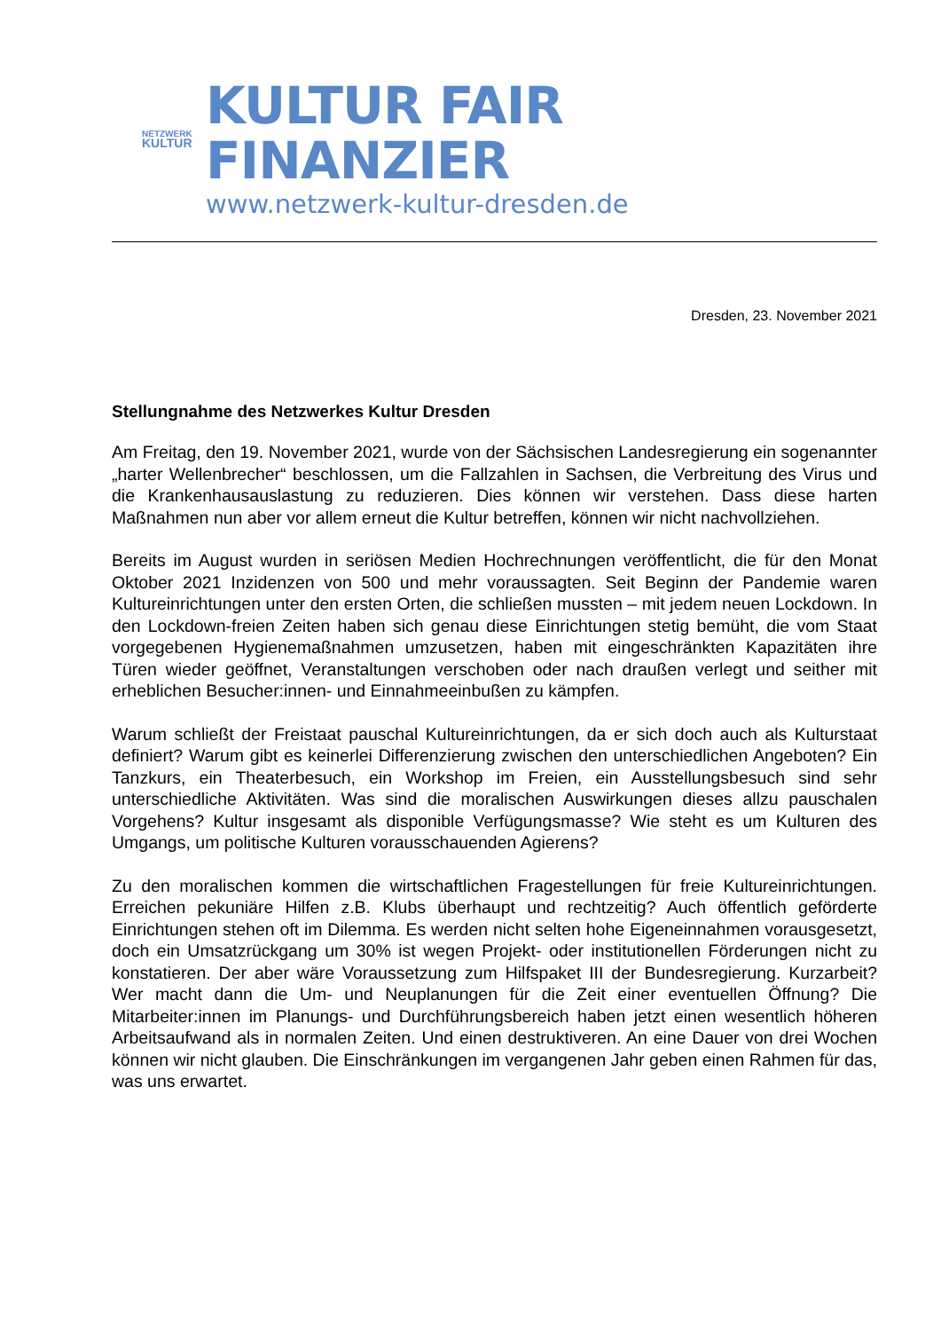NETZWERK
KULTUR
KULTUR FAIR FINANZIER
www.netzwerk-kultur-dresden.de
Dresden, 23. November 2021
Stellungnahme des Netzwerkes Kultur Dresden
Am Freitag, den 19. November 2021, wurde von der Sächsischen Landesregierung ein sogenannter „harter Wellenbrecher“ beschlossen, um die Fallzahlen in Sachsen, die Verbreitung des Virus und die Krankenhausauslastung zu reduzieren. Dies können wir verstehen. Dass diese harten Maßnahmen nun aber vor allem erneut die Kultur betreffen, können wir nicht nachvollziehen.
Bereits im August wurden in seriösen Medien Hochrechnungen veröffentlicht, die für den Monat Oktober 2021 Inzidenzen von 500 und mehr voraussagten. Seit Beginn der Pandemie waren Kultureinrichtungen unter den ersten Orten, die schließen mussten – mit jedem neuen Lockdown. In den Lockdown-freien Zeiten haben sich genau diese Einrichtungen stetig bemüht, die vom Staat vorgegebenen Hygienemaßnahmen umzusetzen, haben mit eingeschränkten Kapazitäten ihre Türen wieder geöffnet, Veranstaltungen verschoben oder nach draußen verlegt und seither mit erheblichen Besucher:innen- und Einnahmeeinbußen zu kämpfen.
Warum schließt der Freistaat pauschal Kultureinrichtungen, da er sich doch auch als Kulturstaat definiert? Warum gibt es keinerlei Differenzierung zwischen den unterschiedlichen Angeboten? Ein Tanzkurs, ein Theaterbesuch, ein Workshop im Freien, ein Ausstellungsbesuch sind sehr unterschiedliche Aktivitäten. Was sind die moralischen Auswirkungen dieses allzu pauschalen Vorgehens? Kultur insgesamt als disponible Verfügungsmasse? Wie steht es um Kulturen des Umgangs, um politische Kulturen vorausschauenden Agierens?
Zu den moralischen kommen die wirtschaftlichen Fragestellungen für freie Kultureinrichtungen. Erreichen pekuniäre Hilfen z.B. Klubs überhaupt und rechtzeitig? Auch öffentlich geförderte Einrichtungen stehen oft im Dilemma. Es werden nicht selten hohe Eigeneinnahmen vorausgesetzt, doch ein Umsatzrückgang um 30% ist wegen Projekt- oder institutionellen Förderungen nicht zu konstatieren. Der aber wäre Voraussetzung zum Hilfspaket III der Bundesregierung. Kurzarbeit? Wer macht dann die Um- und Neuplanungen für die Zeit einer eventuellen Öffnung? Die Mitarbeiter:innen im Planungs- und Durchführungsbereich haben jetzt einen wesentlich höheren Arbeitsaufwand als in normalen Zeiten. Und einen destruktiveren. An eine Dauer von drei Wochen können wir nicht glauben. Die Einschränkungen im vergangenen Jahr geben einen Rahmen für das, was uns erwartet.